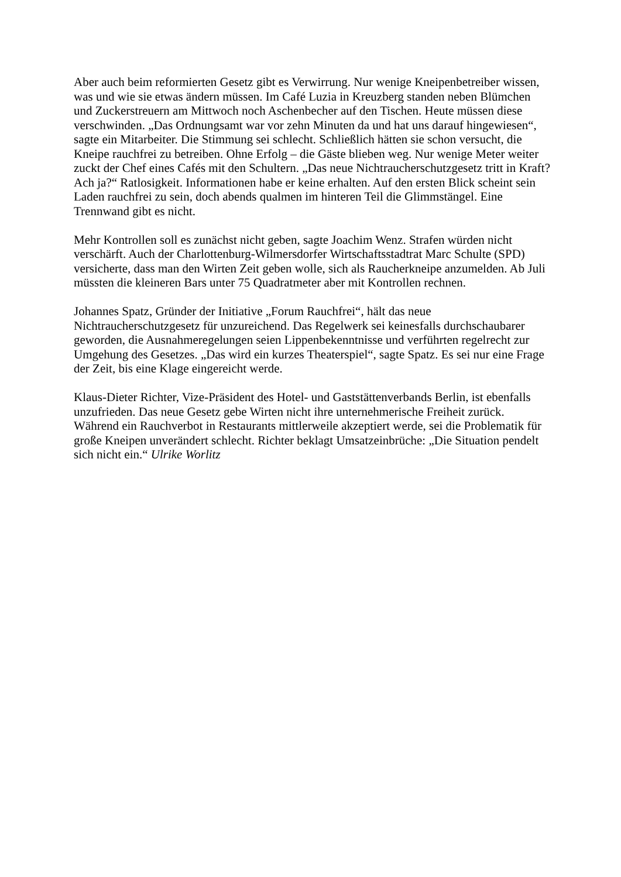Aber auch beim reformierten Gesetz gibt es Verwirrung. Nur wenige Kneipenbetreiber wissen, was und wie sie etwas ändern müssen. Im Café Luzia in Kreuzberg standen neben Blümchen und Zuckerstreuern am Mittwoch noch Aschenbecher auf den Tischen. Heute müssen diese verschwinden. „Das Ordnungsamt war vor zehn Minuten da und hat uns darauf hingewiesen“, sagte ein Mitarbeiter. Die Stimmung sei schlecht. Schließlich hätten sie schon versucht, die Kneipe rauchfrei zu betreiben. Ohne Erfolg – die Gäste blieben weg. Nur wenige Meter weiter zuckt der Chef eines Cafés mit den Schultern. „Das neue Nichtraucherschutzgesetz tritt in Kraft? Ach ja?“ Ratlosigkeit. Informationen habe er keine erhalten. Auf den ersten Blick scheint sein Laden rauchfrei zu sein, doch abends qualmen im hinteren Teil die Glimmstängel. Eine Trennwand gibt es nicht.
Mehr Kontrollen soll es zunächst nicht geben, sagte Joachim Wenz. Strafen würden nicht verschärft. Auch der Charlottenburg-Wilmersdorfer Wirtschaftsstadtrat Marc Schulte (SPD) versicherte, dass man den Wirten Zeit geben wolle, sich als Raucherkneipe anzumelden. Ab Juli müssten die kleineren Bars unter 75 Quadratmeter aber mit Kontrollen rechnen.
Johannes Spatz, Gründer der Initiative „Forum Rauchfrei“, hält das neue Nichtraucherschutzgesetz für unzureichend. Das Regelwerk sei keinesfalls durchschaubarer geworden, die Ausnahmeregelungen seien Lippenbekenntnisse und verführten regelrecht zur Umgehung des Gesetzes. „Das wird ein kurzes Theaterspiel“, sagte Spatz. Es sei nur eine Frage der Zeit, bis eine Klage eingereicht werde.
Klaus-Dieter Richter, Vize-Präsident des Hotel- und Gaststättenverbands Berlin, ist ebenfalls unzufrieden. Das neue Gesetz gebe Wirten nicht ihre unternehmerische Freiheit zurück. Während ein Rauchverbot in Restaurants mittlerweile akzeptiert werde, sei die Problematik für große Kneipen unverändert schlecht. Richter beklagt Umsatzeinbrüche: „Die Situation pendelt sich nicht ein.“ Ulrike Worlitz